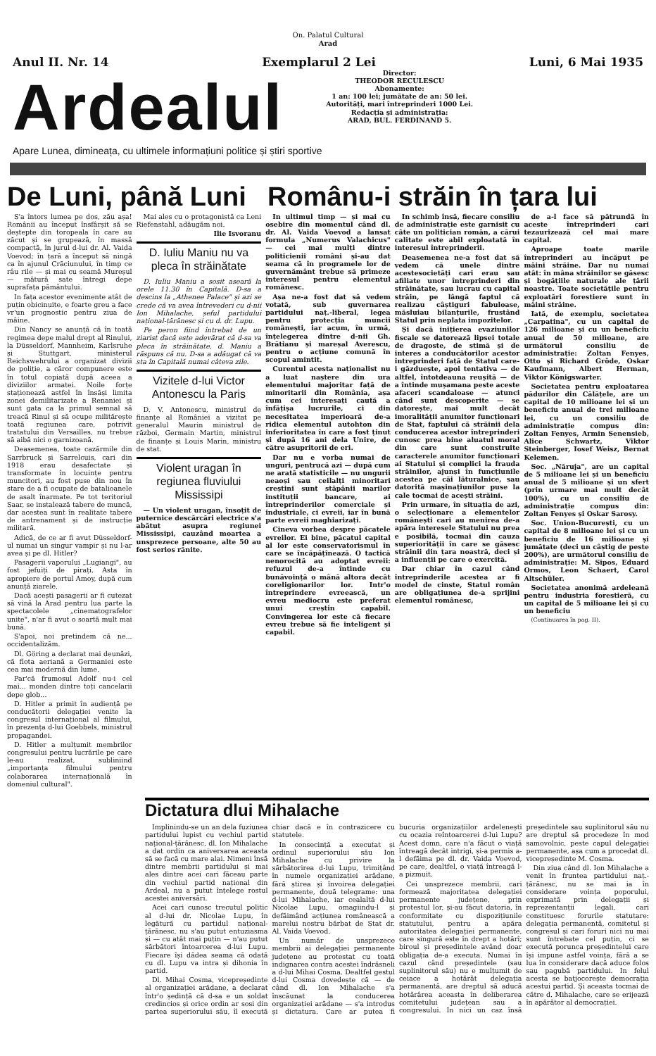On. Palatul Cultural
Arad
Anul II. Nr. 14 Exemplarul 2 Lei Luni, 6 Mai 1935
Ardealul
Apare Lunea, dimineața, cu ultimele informațiuni politice și știri sportive
Director:
THEODOR RECULESCU
Abonamente:
1 an: 100 lei; jumătate de an: 50 lei.
Autorități, mari întreprinderi 1000 Lei.
Redacția și administrația:
ARAD, BUL. FERDINAND 5.
De Luni, până Luni Românu-i străin în țara lui
S'a întors lumea pe dos, zău așa! Românii au început însfârșit să se deștepte din toropeala în care au zăcut și se grupează, în massă compactă, în jurul d-lui dr. Al. Vaida Voevod; în țară a început să ningă ca în ajunul Crăciunului, în timp ce râu rile — și mai cu seamă Mureșul — mătură sate întregi depe suprafața pământului.
In fața acestor evenimente atât de puțin obicinuite, e foarte greu a face vr'un prognostic pentru ziua de mâine.
Din Nancy se anunță că în toată regimea depe malul drept al Rinului, la Düsseldorf, Mannheim, Karlsruhe și Stuttgart, ministerul Reichswehrului a organizat divizii de poliție, a căror compunere este în totul copiată după aceea a diviziilor armatei. Noile forțe staționează astfel în însăși limita zonei demilitarizate a Renaniei și sunt gata ca la primul semnal să treacă Rinul și să ocupe militărește toată regiunea care, potrivit tratatului din Versailles, nu trebue să aibă nici o garnizoană.
Deasemenea, toate cazărmile din Sarrbruck și Sarrelcuis, cari din 1918 erau desafectate și transformate în locuințe pentru muncitori, au fost puse din nou în stare de a fi ocupate de batalioanele de asalt înarmate. Pe tot teritoriul Saar, se instalează tabere de muncă, dar acestea sunt în realitate tabere de antrenament și de instrucție militară.
Adică, de ce ar fi avut Düsseldorf-ul numai un singur vampir și nu l-ar avea și pe dl. Hitler?
Pasagerii vaporului „Lugiangi", au fost jefuiți de pirați. Asta în apropiere de portul Amoy, după cum anunță ziarele.
Dacă acești pasagerii ar fi cutezat să vină la Arad pentru lua parte la spectacolele „cinematografelor unite", n'ar fi avut o soartă mult mai bună.
S'apoi, noi pretindem că ne... occidentalizăm.
Dl. Göring a declarat mai deunăzi, că flota aeriană a Germaniei este cea mai modernă din lume.
Par'că frumosul Adolf nu-i cel mai... monden dintre toți cancelarii depe glob...
D. Hitler a primit în audiență pe conducătorii delegației venite la congresul internațional al filmului, în prezența d-lui Goebbels, ministrul propagandei.
D. Hitler a mulțumit membrilor congresului pentru lucrările pe care le-au realizat, subliniind „importanța filmului pentru colaborarea internațională în domeniul cultural".
Mai ales cu o protagonistă ca Leni Riefenstahl, adăugăm noi.
Ilie Isvoranu
D. Iuliu Maniu nu va pleca în străinătate
D. Iuliu Maniu a sosit aseară la orele 11.30 în Capitală. D-sa a descins la „Athenee Palace" și azi se crede că va avea întrevederi cu d-nii Ion Mihalache, șeful partidului național-țărănesc și cu d. dr. Lupu.
Pe peron fiind întrebat de un ziarist dacă este adevărat că d-sa va pleca în străinătate, d. Maniu a răspuns că nu. D-sa a adăugat că va sta în Capitală numai câteva zile.
Vizitele d-lui Victor Antonescu la Paris
D. V. Antonescu, ministrul de finanțe al României a vizitat pe generalul Maurin ministrul de război, Germain Martin, ministrul de finanțe și Louis Marin, ministru de stat.
Violent uragan în regiunea fluviului Mississipi
— Un violent uragan, însoțit de puternice descărcări electrice s'a abătut asupra regiunei Mississipi, cauzând moartea a unsprezece persoane, alte 50 au fost serios rănite.
In ultimul timp — și mai cu osebire din momentul când dl. dr. Al. Vaida Voevod a lansat formula „Numerus Valachicus" — cei mai mulți dintre politicienii români și-au dat seama că în programele lor de guvernământ trebue să primeze interesul pentru elementul românesc.
Așa ne-a fost dat să vedem votată, sub guvernarea partidului naț.-liberal, legea pentru protecția muncii românești, iar acum, în urmă, înțelegerea dintre d-nii Gh. Brătianu și mareșal Averescu, pentru o acțiune comună în scopul amintit.
Curentul acesta naționalist nu a luat naștere din ura elementului majoritar față de minoritarii din România, așa cum cei interesați caută a înfățișa lucrurile, ci din necesitatea imperioară de-a ridica elementul autohton din inferioritatea în care a fost ținut și după 16 ani dela Unire, de către asupritorii de eri.
Dar nu e vorba numai de unguri, pentrucă azi — după cum ne arată statisticile — nu ungurii neaoși sau ceilalți minoritari creștini sunt stăpânii marilor instituții bancare, ai întreprinderilor comerciale și industriale, ci evreii, iar în bună parte evreii maghiarizați.
Cineva vorbea despre păcatele evreilor. Ei bine, păcatul capital al lor este conservatorismul în care se încăpățînează. O tactică nenorocită au adoptat evreii: refuzul de-a întinde cu bunăvoință o mână altora decât coreligionarilor lor. Intr'o întreprindere evreească, un evreu mediocru este preferat unui creștin capabil. Convingerea lor este că fiecare evreu trebue să fie inteligent și capabil.
In schimb însă, fiecare consiliu de administrație este garnisit cu câte un politician român, a cărui calitate este abil exploatată în interesul întreprinderii.
Deasemenea ne-a fost dat să vedem că unele dintre acestesocietăți cari erau sau afiliate unor întreprinderi din străinătate, sau lucrau cu capital străin, pe lângă faptul că realizau câștiguri fabuloase, măsluiau bilanțurile, frustând Statul prin neplata impozitelor.
Și dacă inițierea evaziunilor fiscale se datorează lipsei totale de dragoste, de stimă și de interes a conducătorilor acestor întreprinderi față de Statul care-i găzduește, apoi tentativa — de altfel, întotdeauna reușită — de a întinde mușamana peste aceste afaceri scandaloase — atunci când sunt descoperite — se datorește, mai mult decât imoralității anumitor funcționari de Stat, faptului că străinii dela conducerea acestor întreprinderi cunosc prea bine aluatul moral din care sunt construite caracterele anumitor funcționari ai Statului și complici la frauda străinilor, ajunși în funcțiunile acestea pe căi lăturalnice, sau datorită mașinațiunilor puse la cale tocmai de acești străini.
Prin urmare, în situația de azi, o selecționare a elementelor românești cari au menirea de-a apăra interesele Statului nu prea e posibilă, tocmai din cauza superiorității în care se găsesc străinii din țara noastră, deci și a influenții pe care o exercită.
Dar chiar în cazul când întreprinderile acestea ar fi model de cinste, Statul român are obligațiunea de-a sprijini elementul românesc,
de a-l face să pătrundă în aceste întreprinderi cari tezaurizează cel mai mare capital.
Aproape toate marile întreprinderi au încăput pe mâini străine. Dar nu numai atât: în mâna străinilor se găsesc și bogățiile naturale ale țării noastre. Toate societățile pentru exploatări forestiere sunt în mâini străine.
Iată, de exemplu, societatea „Carpatina", cu un capital de 126 milioane și cu un beneficiu anual de 50 milioane, are următorul consiliu de administrație: Zoltan Fenyes, Otto și Richard Gröde, Oskar Kaufmann, Albert Herman, Viktor Königswarter.
Societatea pentru exploatarea pădurilor din Călățele, are un capital de 10 milioane lei și un beneficiu anual de trei milioane lei, cu un consiliu de administrație compus din: Zoltan Fenyes, Armin Senensieb, Alice Schwartz, Viktor Steinberger, Iosef Weisz, Bernat Kelemen.
Soc. „Năruja", are un capital de 5 milioane lei și un beneficiu anual de 5 milioane și un sfert (prin urmare mai mult decât 100%), cu un consiliu de administrație compus din: Zoltan Fenyes și Oskar Sarosy.
Soc. Union-București, cu un capital de 8 milioane lei și cu un beneficiu de 16 milioane și jumătate (deci un câștig de peste 200%), are următorul consiliu de administrație: M. Sipos, Eduard Ormos, Leon Schaert, Carol Altschüler.
Societatea anonimă ardeleană pentru industria forestieră, cu un capital de 5 milioane lei și cu un beneficiu
(Continuarea în pag. II).
Dictatura dlui Mihalache
Implinindu-se un an dela fuziunea partidului lupist cu vechiul partid național-țărănesc, dl. Ion Mihalache a dat ordin ca aniversarea aceasta să se facă cu mare alai. Nimeni însă dintre membrii partidului și mai ales dintre acei cari făceau parte din vechiul partid național din Ardeal, nu a putut înțelege rostul acestei aniversări.
Acei cari cunosc trecutul politic al d-lui dr. Nicolae Lupu, în legătură cu partidul național-țărănesc, nu s'au putut entuziasma și — cu atât mai puțin — n'au putut sărbători întoarcerea d-lui Lupu. Fiecare își dădea seama că odată cu dl. Lupu va intra și dihonia în partid.
Dl. Mihai Cosma, vicepreședinte al organizației arădane, a declarat într'o ședință că d-sa e un soldat credincios și orice ordin ar sosi din partea superiorului său, îl execută chiar dacă e în contrazicere cu statutele.
In consecință a executat și ordinul superiorului său Ion Mihalache cu privire la sărbătorirea d-lui Lupu, trimițând în numele organizației arădane, fără știrea și învoirea delegației permanente, două telegrame: una d-lui Mihalache, iar cealaltă d-lui Nicolae Lupu, omagiindu-l și defăimând acțiunea românească a marelui nostru bărbat de Stat dr. Al. Vaida Voevod.
Un număr de unsprezece membrii ai delegației permanente județene au protestat cu toată indignarea contra acestei îndrăsneli a d-lui Mihai Cosma. Dealtfel gestul d-lui Cosma dovedește că — de când dl. Ion Mihalache s'a înscăunat la conducerea organizației arădane — s'a introdus și dictatura. Care ar putea fi bucuria organizațiilor ardelenești cu ocazia reîntoarcerei d-lui Lupu? Acest domn, care n'a făcut o viață întreagă decât intrigi, și-a permis a-l defăima pe dl. dr. Vaida Voevod, pe care, dealtfel, o viață întreagă l-a pizmuit.
Cei unsprezece membrii, cari formează majoritatea delegației permanente județene, prin protestul lor, și-au făcut datoria, în conformitate cu dispozițiunile statutului, pentru a apăra autoritatea delegației permanente, care singură este în drept a hotărî; biroul și președintele având doar obligația de-a executa. Numai în cazul când președintele (sau suplinitorul său) nu e mulțumit de ceiace a hotărât delegația permanentă, are dreptul să aducă hotărârea aceasta în deliberarea comitetului județean sau a congresului. In nici un caz însă președintele sau suplinitorul său nu are dreptul să procedeze în mod samovolnic, peste capul delegației permanente, așa cum a procedat dl. vicepreședinte M. Cosma.
Din ziua când dl. Ion Mihalache a venit în fruntea partidului naț.-țărănesc, nu se mai ia în considerare voința poporului, exprimată prin delegații și reprezentanții legali, cari constituesc forurile statutare: delegația permanentă, comitetul și congresul și cari foruri nici nu mai sunt întrebate cel puțin, ci se execută porunca președintelui care își impune astfel voința, fără a se lua în considerare dacă aduce folos sau pagubă partidului. In felul acesta se batjocorește democrația acestui partid. Și aceasta tocmai de către d. Mihalache, care se erijează în apărător al democrației.